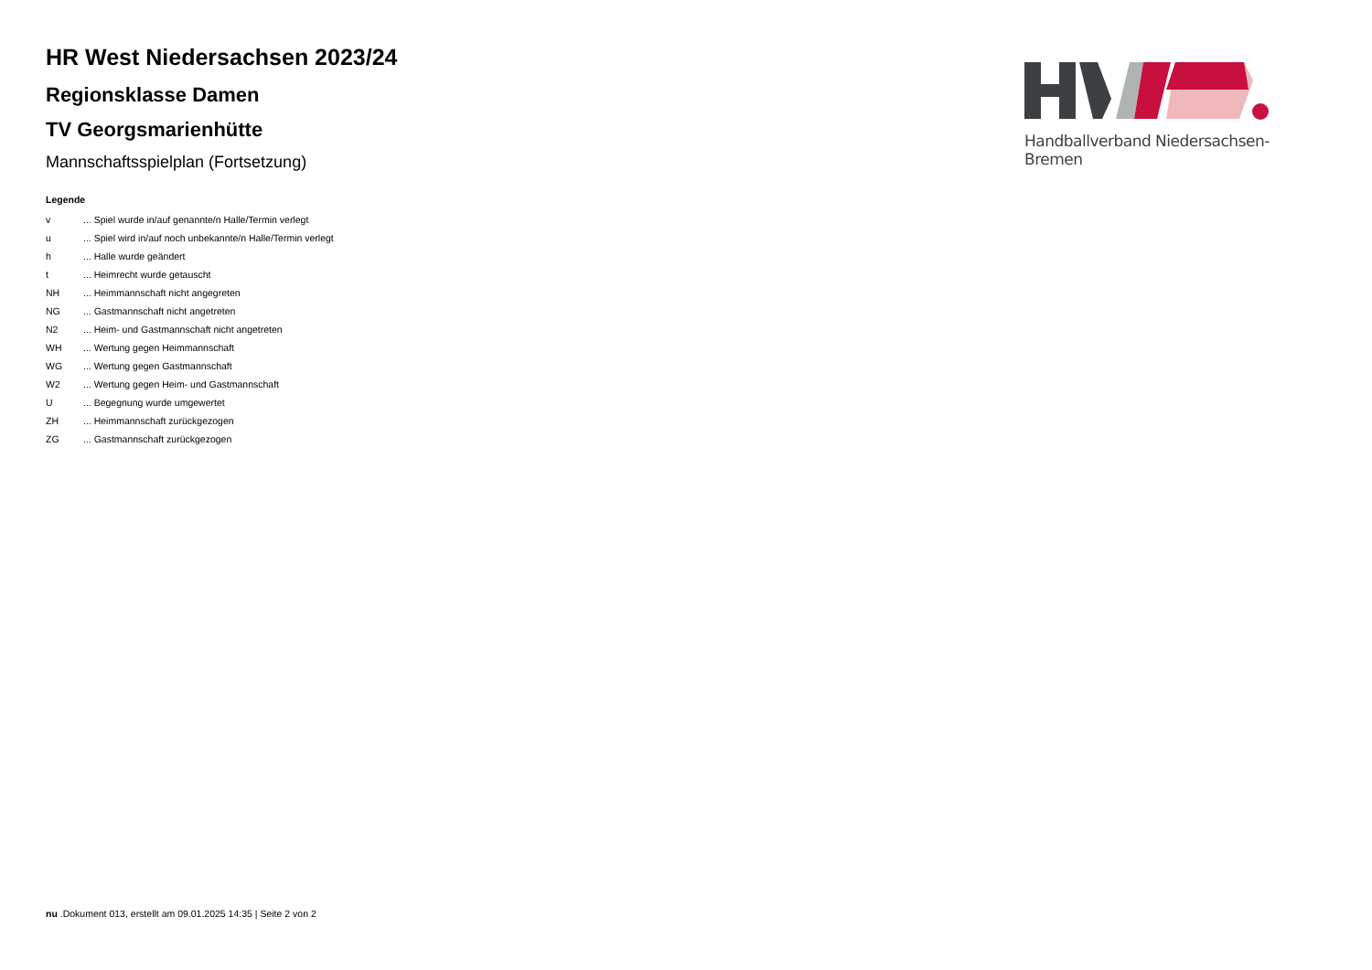HR West Niedersachsen 2023/24
Regionsklasse Damen
TV Georgsmarienhütte
Mannschaftsspielplan (Fortsetzung)
Legende
| v | ... Spiel wurde in/auf genannte/n Halle/Termin verlegt |
| u | ... Spiel wird in/auf noch unbekannte/n Halle/Termin verlegt |
| h | ... Halle wurde geändert |
| t | ... Heimrecht wurde getauscht |
| NH | ... Heimmannschaft nicht angegreten |
| NG | ... Gastmannschaft nicht angetreten |
| N2 | ... Heim- und Gastmannschaft nicht angetreten |
| WH | ... Wertung gegen Heimmannschaft |
| WG | ... Wertung gegen Gastmannschaft |
| W2 | ... Wertung gegen Heim- und Gastmannschaft |
| U | ... Begegnung wurde umgewertet |
| ZH | ... Heimmannschaft zurückgezogen |
| ZG | ... Gastmannschaft zurückgezogen |
Handballverband Niedersachsen-Bremen
nu .Dokument 013, erstellt am 09.01.2025 14:35 | Seite 2 von 2